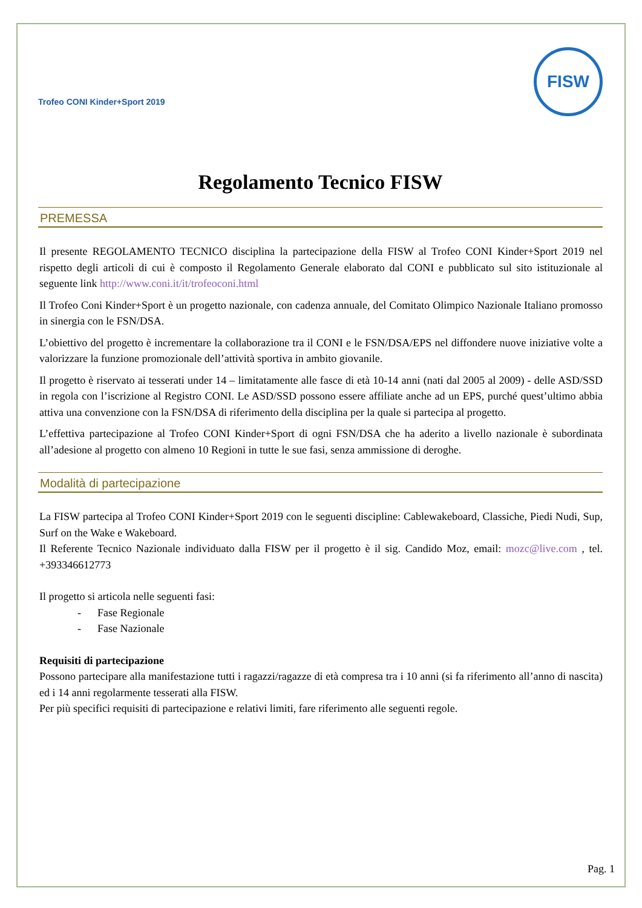Trofeo CONI Kinder+Sport 2019
FISW
Regolamento Tecnico FISW
PREMESSA
Il presente REGOLAMENTO TECNICO disciplina la partecipazione della FISW al Trofeo CONI Kinder+Sport 2019 nel rispetto degli articoli di cui è composto il Regolamento Generale elaborato dal CONI e pubblicato sul sito istituzionale al seguente link http://www.coni.it/it/trofeoconi.html
Il Trofeo Coni Kinder+Sport è un progetto nazionale, con cadenza annuale, del Comitato Olimpico Nazionale Italiano promosso in sinergia con le FSN/DSA.
L’obiettivo del progetto è incrementare la collaborazione tra il CONI e le FSN/DSA/EPS nel diffondere nuove iniziative volte a valorizzare la funzione promozionale dell’attività sportiva in ambito giovanile.
Il progetto è riservato ai tesserati under 14 – limitatamente alle fasce di età 10-14 anni (nati dal 2005 al 2009) - delle ASD/SSD in regola con l’iscrizione al Registro CONI. Le ASD/SSD possono essere affiliate anche ad un EPS, purché quest’ultimo abbia attiva una convenzione con la FSN/DSA di riferimento della disciplina per la quale si partecipa al progetto.
L’effettiva partecipazione al Trofeo CONI Kinder+Sport di ogni FSN/DSA che ha aderito a livello nazionale è subordinata all’adesione al progetto con almeno 10 Regioni in tutte le sue fasi, senza ammissione di deroghe.
Modalità di partecipazione
La FISW partecipa al Trofeo CONI Kinder+Sport 2019 con le seguenti discipline: Cablewakeboard, Classiche, Piedi Nudi, Sup, Surf on the Wake e Wakeboard.
Il Referente Tecnico Nazionale individuato dalla FISW per il progetto è il sig. Candido Moz, email: mozc@live.com , tel. +393346612773
Il progetto si articola nelle seguenti fasi:
- Fase Regionale
- Fase Nazionale
Requisiti di partecipazione
Possono partecipare alla manifestazione tutti i ragazzi/ragazze di età compresa tra i 10 anni (si fa riferimento all’anno di nascita) ed i 14 anni regolarmente tesserati alla FISW.
Per più specifici requisiti di partecipazione e relativi limiti, fare riferimento alle seguenti regole.
Pag. 1